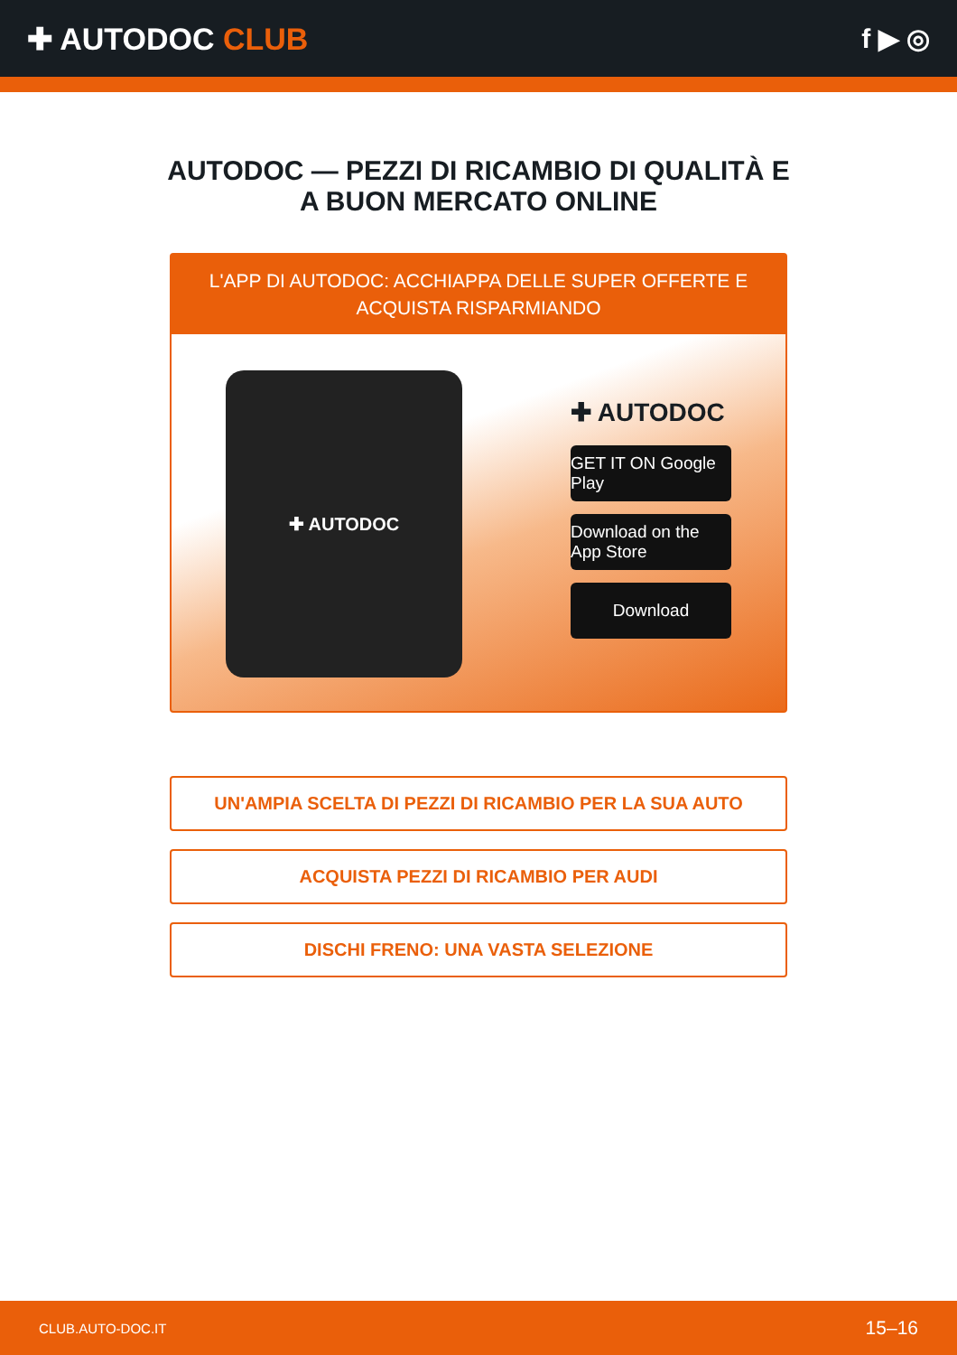✚ AUTODOC CLUB f ▶ ◎
AUTODOC — PEZZI DI RICAMBIO DI QUALITÀ E A BUON MERCATO ONLINE
L'APP DI AUTODOC: ACCHIAPPA DELLE SUPER OFFERTE E ACQUISTA RISPARMIANDO
✚ AUTODOC
✚ AUTODOC
GET IT ON Google Play
Download on the App Store
Download
UN'AMPIA SCELTA DI PEZZI DI RICAMBIO PER LA SUA AUTO
ACQUISTA PEZZI DI RICAMBIO PER AUDI
DISCHI FRENO: UNA VASTA SELEZIONE
CLUB.AUTO-DOC.IT 15–16